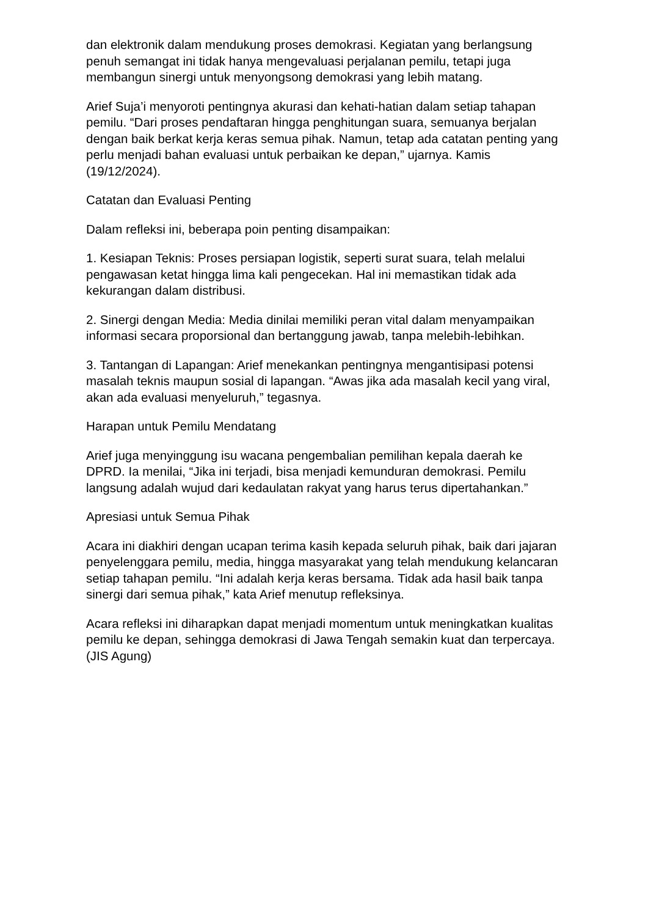dan elektronik dalam mendukung proses demokrasi. Kegiatan yang berlangsung penuh semangat ini tidak hanya mengevaluasi perjalanan pemilu, tetapi juga membangun sinergi untuk menyongsong demokrasi yang lebih matang.
Arief Suja’i menyoroti pentingnya akurasi dan kehati-hatian dalam setiap tahapan pemilu. “Dari proses pendaftaran hingga penghitungan suara, semuanya berjalan dengan baik berkat kerja keras semua pihak. Namun, tetap ada catatan penting yang perlu menjadi bahan evaluasi untuk perbaikan ke depan,” ujarnya. Kamis (19/12/2024).
Catatan dan Evaluasi Penting
Dalam refleksi ini, beberapa poin penting disampaikan:
1. Kesiapan Teknis: Proses persiapan logistik, seperti surat suara, telah melalui pengawasan ketat hingga lima kali pengecekan. Hal ini memastikan tidak ada kekurangan dalam distribusi.
2. Sinergi dengan Media: Media dinilai memiliki peran vital dalam menyampaikan informasi secara proporsional dan bertanggung jawab, tanpa melebih-lebihkan.
3. Tantangan di Lapangan: Arief menekankan pentingnya mengantisipasi potensi masalah teknis maupun sosial di lapangan. “Awas jika ada masalah kecil yang viral, akan ada evaluasi menyeluruh,” tegasnya.
Harapan untuk Pemilu Mendatang
Arief juga menyinggung isu wacana pengembalian pemilihan kepala daerah ke DPRD. Ia menilai, “Jika ini terjadi, bisa menjadi kemunduran demokrasi. Pemilu langsung adalah wujud dari kedaulatan rakyat yang harus terus dipertahankan.”
Apresiasi untuk Semua Pihak
Acara ini diakhiri dengan ucapan terima kasih kepada seluruh pihak, baik dari jajaran penyelenggara pemilu, media, hingga masyarakat yang telah mendukung kelancaran setiap tahapan pemilu. “Ini adalah kerja keras bersama. Tidak ada hasil baik tanpa sinergi dari semua pihak,” kata Arief menutup refleksinya.
Acara refleksi ini diharapkan dapat menjadi momentum untuk meningkatkan kualitas pemilu ke depan, sehingga demokrasi di Jawa Tengah semakin kuat dan terpercaya. (JIS Agung)